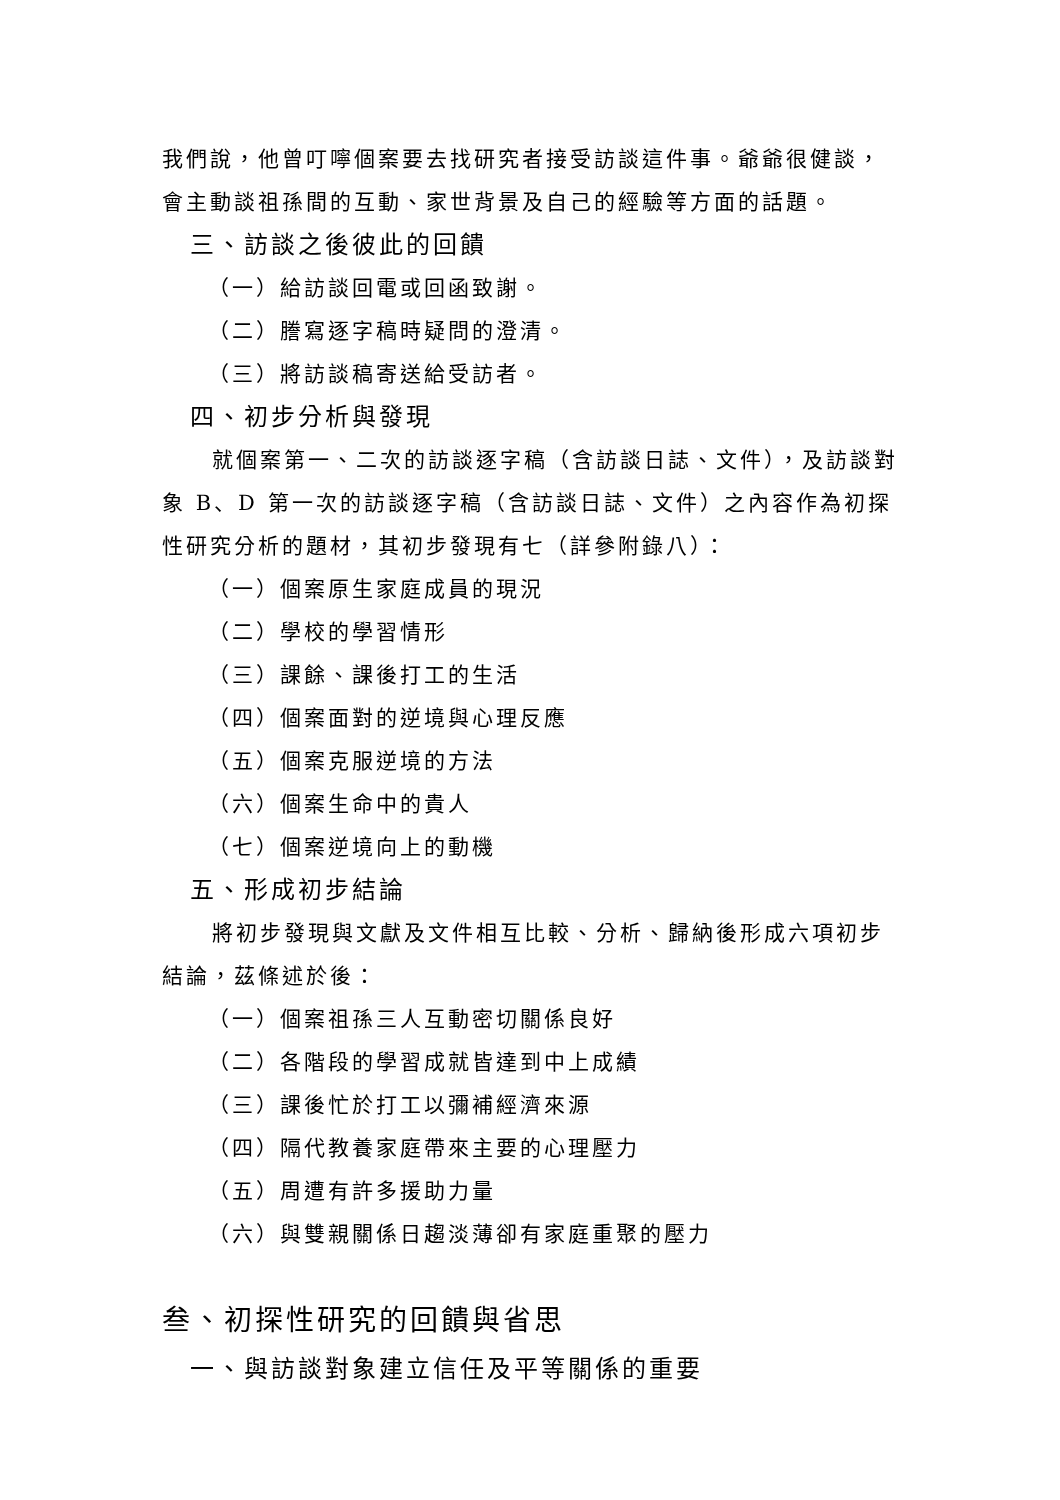我們說，他曾叮嚀個案要去找研究者接受訪談這件事。爺爺很健談，會主動談祖孫間的互動、家世背景及自己的經驗等方面的話題。
三、訪談之後彼此的回饋
（一）給訪談回電或回函致謝。
（二）謄寫逐字稿時疑問的澄清。
（三）將訪談稿寄送給受訪者。
四、初步分析與發現
就個案第一、二次的訪談逐字稿（含訪談日誌、文件），及訪談對象 B、D 第一次的訪談逐字稿（含訪談日誌、文件）之內容作為初探性研究分析的題材，其初步發現有七（詳參附錄八）：
（一）個案原生家庭成員的現況
（二）學校的學習情形
（三）課餘、課後打工的生活
（四）個案面對的逆境與心理反應
（五）個案克服逆境的方法
（六）個案生命中的貴人
（七）個案逆境向上的動機
五、形成初步結論
將初步發現與文獻及文件相互比較、分析、歸納後形成六項初步結論，茲條述於後：
（一）個案祖孫三人互動密切關係良好
（二）各階段的學習成就皆達到中上成績
（三）課後忙於打工以彌補經濟來源
（四）隔代教養家庭帶來主要的心理壓力
（五）周遭有許多援助力量
（六）與雙親關係日趨淡薄卻有家庭重聚的壓力
叁、初探性研究的回饋與省思
一、與訪談對象建立信任及平等關係的重要